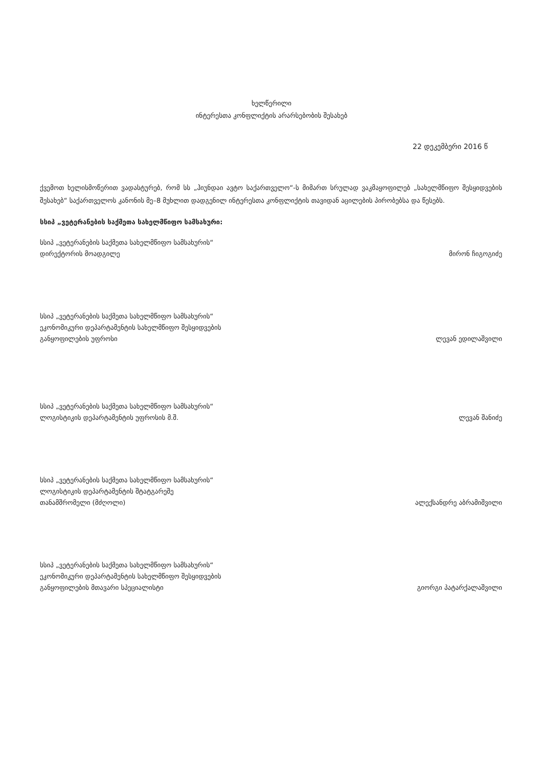ხელწერილი
ინტერესთა კონფლიქტის არარსებობის შესახებ
22 დეკემბერი 2016 წ
ქვემოთ ხელისმოწერით ვადასტურებ, რომ სს „ჰიუნდაი ავტო საქართველო“-ს მიმართ სრულად ვაკმაყოფილებ „სახელმწიფო შესყიდვების შესახებ“ საქართველოს კანონის მე–8 მუხლით დადგენილ ინტერესთა კონფლიქტის თავიდან აცილების პირობებსა და წესებს.
სსიპ „ვეტერანების საქმეთა სახელმწიფო სამსახური:
სსიპ „ვეტერანების საქმეთა სახელმწიფო სამსახურის“
დირექტორის მოადგილე
მირონ ჩიგოგიძე
სსიპ „ვეტერანების საქმეთა სახელმწიფო სამსახურის“
ეკონომიკური დეპარტამენტის სახელმწიფო შესყიდვების
განყოფილების უფროსი
ლევან ედილაშვილი
სსიპ „ვეტერანების საქმეთა სახელმწიფო სამსახურის“
ლოგისტიკის დეპარტამენტის უფროსის მ.შ.
ლევან შანიძე
სსიპ „ვეტერანების საქმეთა სახელმწიფო სამსახურის“
ლოგისტიკის დეპარტამენტის შტატგარეშე
თანამშრომელი (მძღოლი)
ალექსანდრე აბრამიშვილი
სსიპ „ვეტერანების საქმეთა სახელმწიფო სამსახურის“
ეკონომიკური დეპარტამენტის სახელმწიფო შესყიდვების
განყოფილების მთავარი სპეციალისტი
გიორგი პატარქალაშვილი